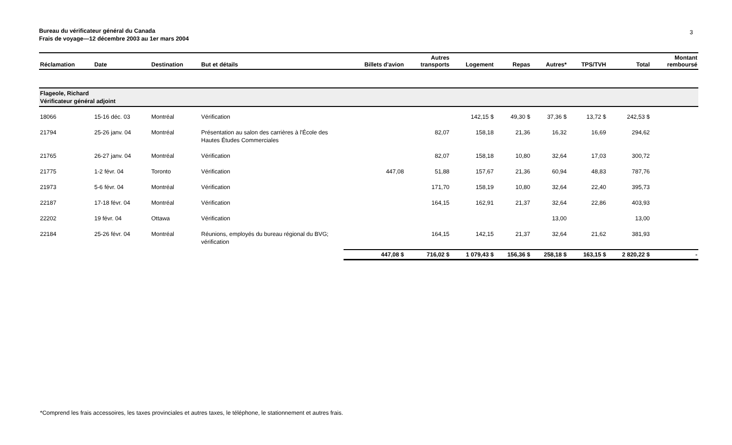Bureau du vérificateur général du Canada
Frais de voyage—12 décembre 2003 au 1er mars 2004
3
| Réclamation | Date | Destination | But et détails | Billets d'avion | Autres transports | Logement | Repas | Autres* | TPS/TVH | Total | Montant remboursé |
| --- | --- | --- | --- | --- | --- | --- | --- | --- | --- | --- | --- |
| Flageole, Richard Vérificateur général adjoint | | | | | | | | | | | |
| 18066 | 15-16 déc. 03 | Montréal | Vérification | | | 142,15 $ | 49,30 $ | 37,36 $ | 13,72 $ | 242,53 $ | |
| 21794 | 25-26 janv. 04 | Montréal | Présentation au salon des carrières à l'École des Hautes Études Commerciales | | 82,07 | 158,18 | 21,36 | 16,32 | 16,69 | 294,62 | |
| 21765 | 26-27 janv. 04 | Montréal | Vérification | | 82,07 | 158,18 | 10,80 | 32,64 | 17,03 | 300,72 | |
| 21775 | 1-2 févr. 04 | Toronto | Vérification | 447,08 | 51,88 | 157,67 | 21,36 | 60,94 | 48,83 | 787,76 | |
| 21973 | 5-6 févr. 04 | Montréal | Vérification | | 171,70 | 158,19 | 10,80 | 32,64 | 22,40 | 395,73 | |
| 22187 | 17-18 févr. 04 | Montréal | Vérification | | 164,15 | 162,91 | 21,37 | 32,64 | 22,86 | 403,93 | |
| 22202 | 19 févr. 04 | Ottawa | Vérification | | | | | 13,00 | | 13,00 | |
| 22184 | 25-26 févr. 04 | Montréal | Réunions, employés du bureau régional du BVG; vérification | | 164,15 | 142,15 | 21,37 | 32,64 | 21,62 | 381,93 | |
| | | | | 447,08 $ | 716,02 $ | 1 079,43 $ | 156,36 $ | 258,18 $ | 163,15 $ | 2 820,22 $ | - |
*Comprend les frais accessoires, les taxes provinciales et autres taxes, le téléphone, le stationnement et autres frais.